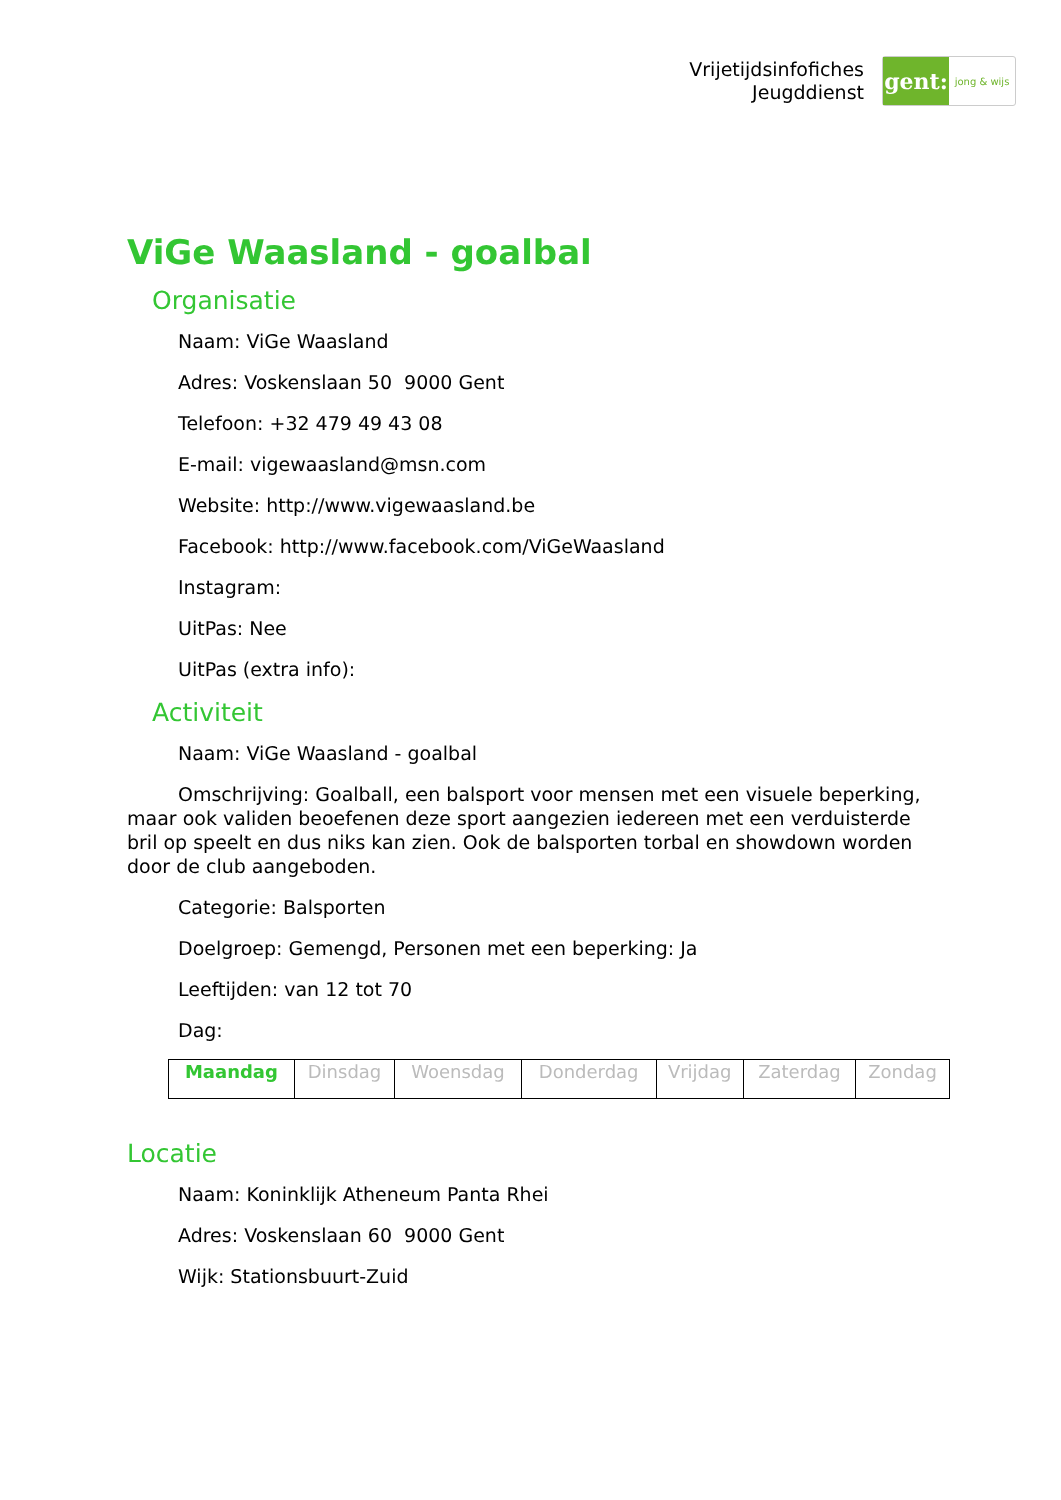Vrijetijdsinfofiches
Jeugddienst
gent:
jong & wijs
ViGe Waasland - goalbal
Organisatie
Naam: ViGe Waasland
Adres: Voskenslaan 50 9000 Gent
Telefoon: +32 479 49 43 08
E-mail: vigewaasland@msn.com
Website: http://www.vigewaasland.be
Facebook: http://www.facebook.com/ViGeWaasland
Instagram:
UitPas: Nee
UitPas (extra info):
Activiteit
Naam: ViGe Waasland - goalbal
Omschrijving: Goalball, een balsport voor mensen met een visuele beperking, maar ook validen beoefenen deze sport aangezien iedereen met een verduisterde bril op speelt en dus niks kan zien. Ook de balsporten torbal en showdown worden door de club aangeboden.
Categorie: Balsporten
Doelgroep: Gemengd, Personen met een beperking: Ja
Leeftijden: van 12 tot 70
Dag:
| Maandag | Dinsdag | Woensdag | Donderdag | Vrijdag | Zaterdag | Zondag |
Locatie
Naam: Koninklijk Atheneum Panta Rhei
Adres: Voskenslaan 60 9000 Gent
Wijk: Stationsbuurt-Zuid